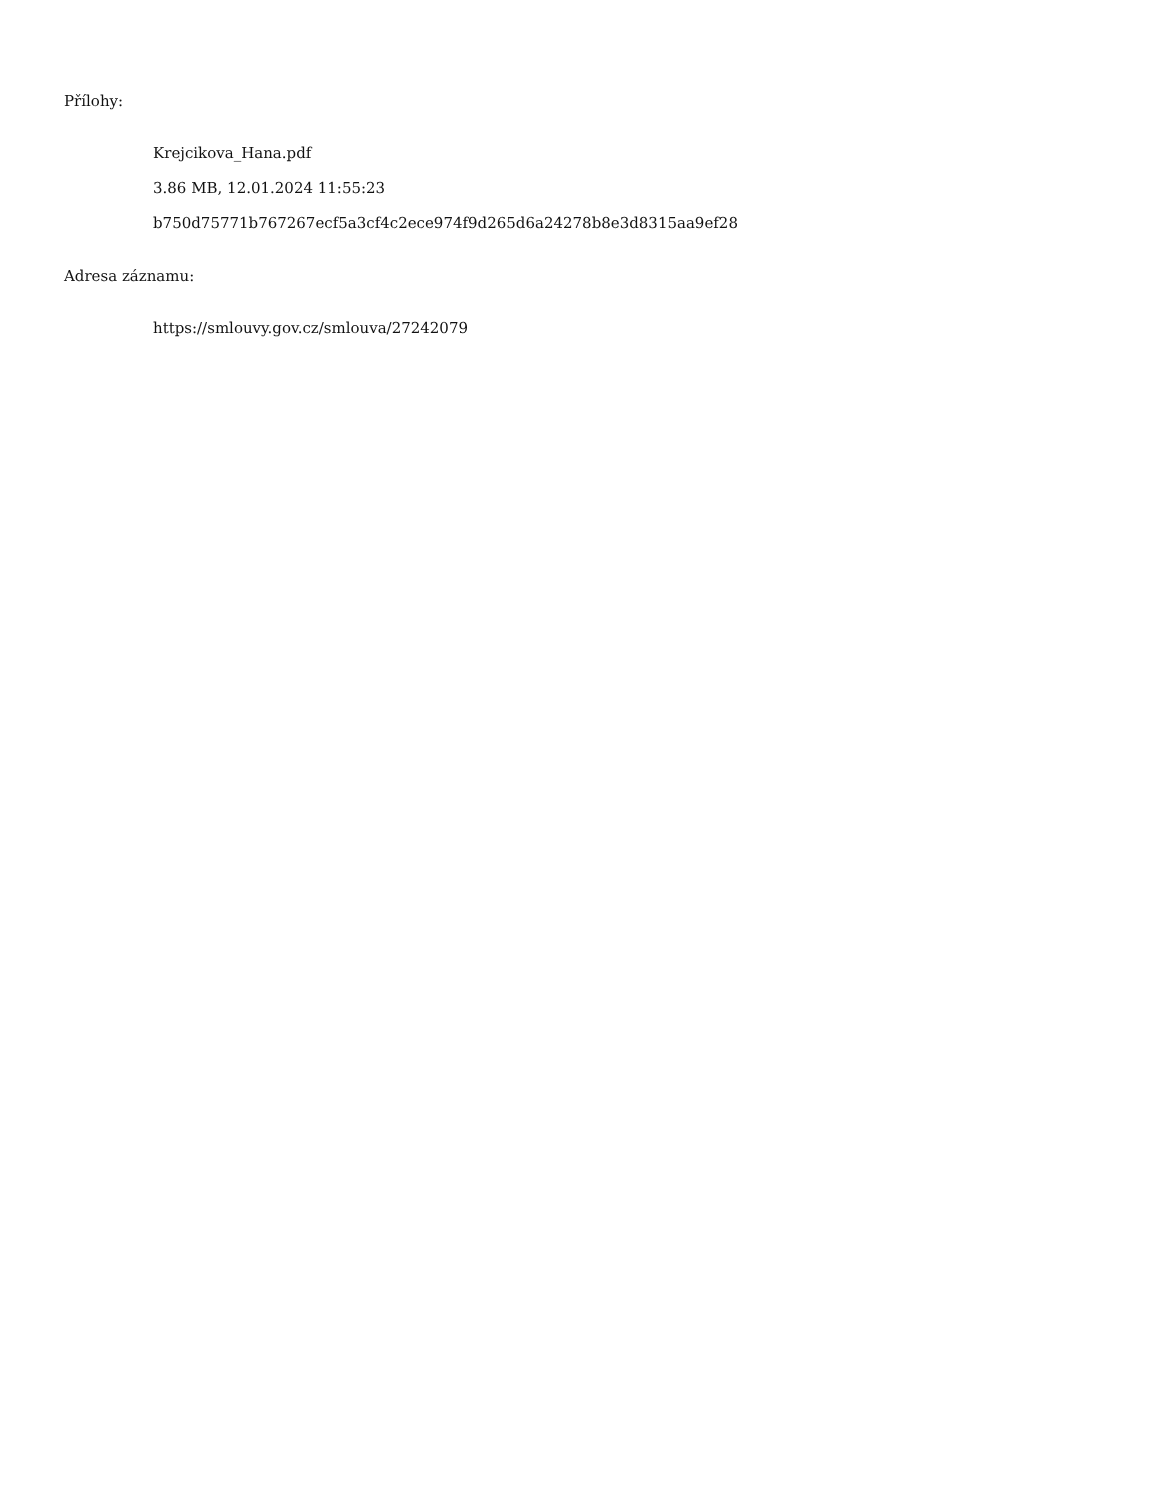Přílohy:
Krejcikova_Hana.pdf
3.86 MB, 12.01.2024 11:55:23
b750d75771b767267ecf5a3cf4c2ece974f9d265d6a24278b8e3d8315aa9ef28
Adresa záznamu:
https://smlouvy.gov.cz/smlouva/27242079